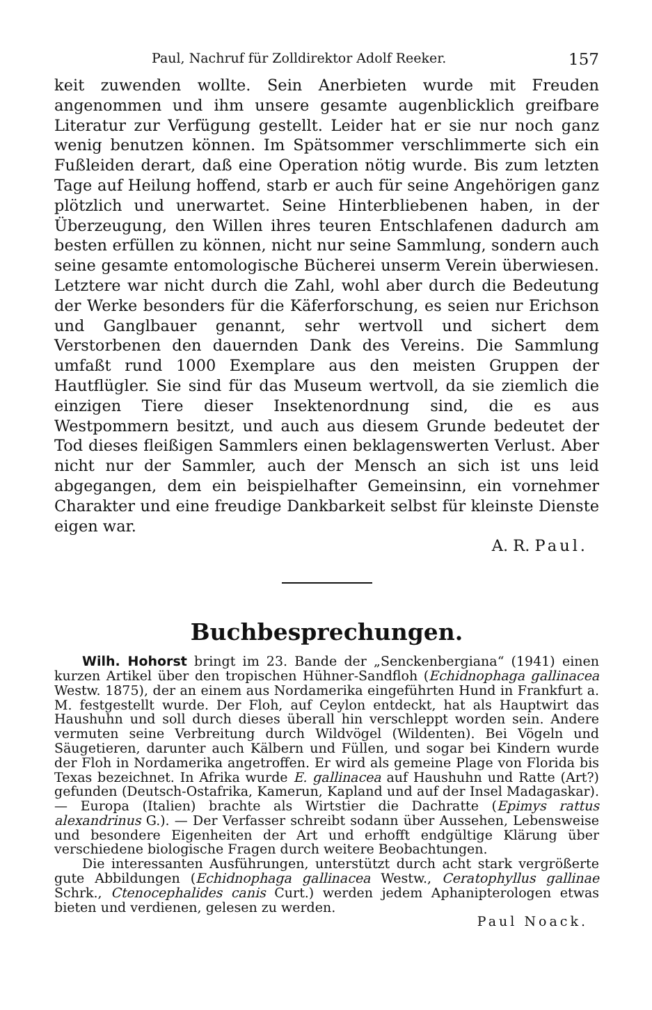Paul, Nachruf für Zolldirektor Adolf Reeker. 157
keit zuwenden wollte. Sein Anerbieten wurde mit Freuden angenommen und ihm unsere gesamte augenblicklich greifbare Literatur zur Verfügung gestellt. Leider hat er sie nur noch ganz wenig benutzen können. Im Spätsommer verschlimmerte sich ein Fußleiden derart, daß eine Operation nötig wurde. Bis zum letzten Tage auf Heilung hoffend, starb er auch für seine Angehörigen ganz plötzlich und unerwartet. Seine Hinterbliebenen haben, in der Überzeugung, den Willen ihres teuren Entschlafenen dadurch am besten erfüllen zu können, nicht nur seine Sammlung, sondern auch seine gesamte entomologische Bücherei unserm Verein überwiesen. Letztere war nicht durch die Zahl, wohl aber durch die Bedeutung der Werke besonders für die Käferforschung, es seien nur Erichson und Ganglbauer genannt, sehr wertvoll und sichert dem Verstorbenen den dauernden Dank des Vereins. Die Sammlung umfaßt rund 1000 Exemplare aus den meisten Gruppen der Hautflügler. Sie sind für das Museum wertvoll, da sie ziemlich die einzigen Tiere dieser Insektenordnung sind, die es aus Westpommern besitzt, und auch aus diesem Grunde bedeutet der Tod dieses fleißigen Sammlers einen beklagenswerten Verlust. Aber nicht nur der Sammler, auch der Mensch an sich ist uns leid abgegangen, dem ein beispielhafter Gemeinsinn, ein vornehmer Charakter und eine freudige Dankbarkeit selbst für kleinste Dienste eigen war.
A. R. Paul.
Buchbesprechungen.
Wilh. Hohorst bringt im 23. Bande der „Senckenbergiana“ (1941) einen kurzen Artikel über den tropischen Hühner-Sandfloh (Echidnophaga gallinacea Westw. 1875), der an einem aus Nordamerika eingeführten Hund in Frankfurt a. M. festgestellt wurde. Der Floh, auf Ceylon entdeckt, hat als Hauptwirt das Haushuhn und soll durch dieses überall hin verschleppt worden sein. Andere vermuten seine Verbreitung durch Wildvögel (Wildenten). Bei Vögeln und Säugetieren, darunter auch Kälbern und Füllen, und sogar bei Kindern wurde der Floh in Nordamerika angetroffen. Er wird als gemeine Plage von Florida bis Texas bezeichnet. In Afrika wurde E. gallinacea auf Haushuhn und Ratte (Art?) gefunden (Deutsch-Ostafrika, Kamerun, Kapland und auf der Insel Madagaskar). — Europa (Italien) brachte als Wirtstier die Dachratte (Epimys rattus alexandrinus G.). — Der Verfasser schreibt sodann über Aussehen, Lebensweise und besondere Eigenheiten der Art und erhofft endgültige Klärung über verschiedene biologische Fragen durch weitere Beobachtungen.
Die interessanten Ausführungen, unterstützt durch acht stark vergrößerte gute Abbildungen (Echidnophaga gallinacea Westw., Ceratophyllus gallinae Schrk., Ctenocephalides canis Curt.) werden jedem Aphanipterologen etwas bieten und verdienen, gelesen zu werden.
Paul Noack.